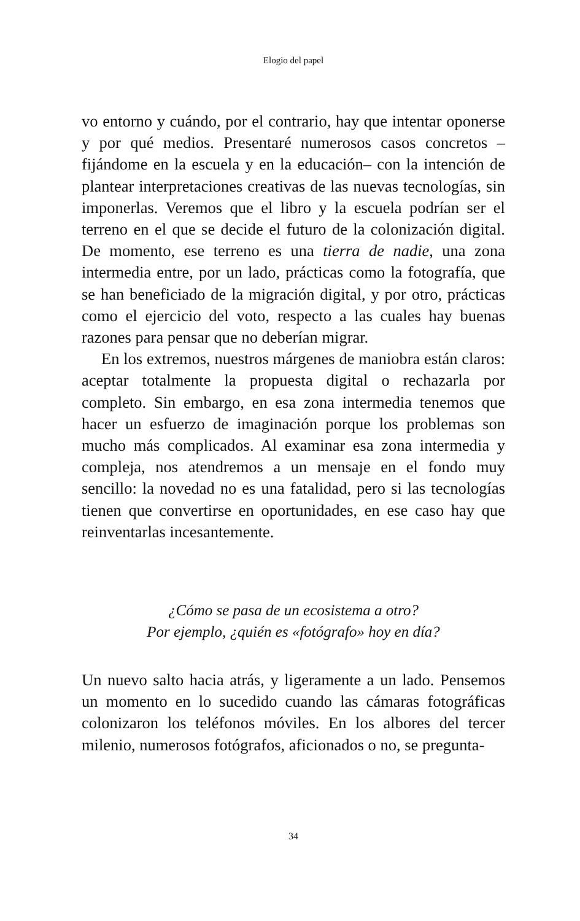Elogio del papel
vo entorno y cuándo, por el contrario, hay que intentar oponerse y por qué medios. Presentaré numerosos casos concretos –fijándome en la escuela y en la educación– con la intención de plantear interpretaciones creativas de las nuevas tecnologías, sin imponerlas. Veremos que el libro y la escuela podrían ser el terreno en el que se decide el futuro de la colonización digital. De momento, ese terreno es una tierra de nadie, una zona intermedia entre, por un lado, prácticas como la fotografía, que se han beneficiado de la migración digital, y por otro, prácticas como el ejercicio del voto, respecto a las cuales hay buenas razones para pensar que no deberían migrar.
En los extremos, nuestros márgenes de maniobra están claros: aceptar totalmente la propuesta digital o rechazarla por completo. Sin embargo, en esa zona intermedia tenemos que hacer un esfuerzo de imaginación porque los problemas son mucho más complicados. Al examinar esa zona intermedia y compleja, nos atendremos a un mensaje en el fondo muy sencillo: la novedad no es una fatalidad, pero si las tecnologías tienen que convertirse en oportunidades, en ese caso hay que reinventarlas incesantemente.
¿Cómo se pasa de un ecosistema a otro?
Por ejemplo, ¿quién es «fotógrafo» hoy en día?
Un nuevo salto hacia atrás, y ligeramente a un lado. Pensemos un momento en lo sucedido cuando las cámaras fotográficas colonizaron los teléfonos móviles. En los albores del tercer milenio, numerosos fotógrafos, aficionados o no, se pregunta-
34